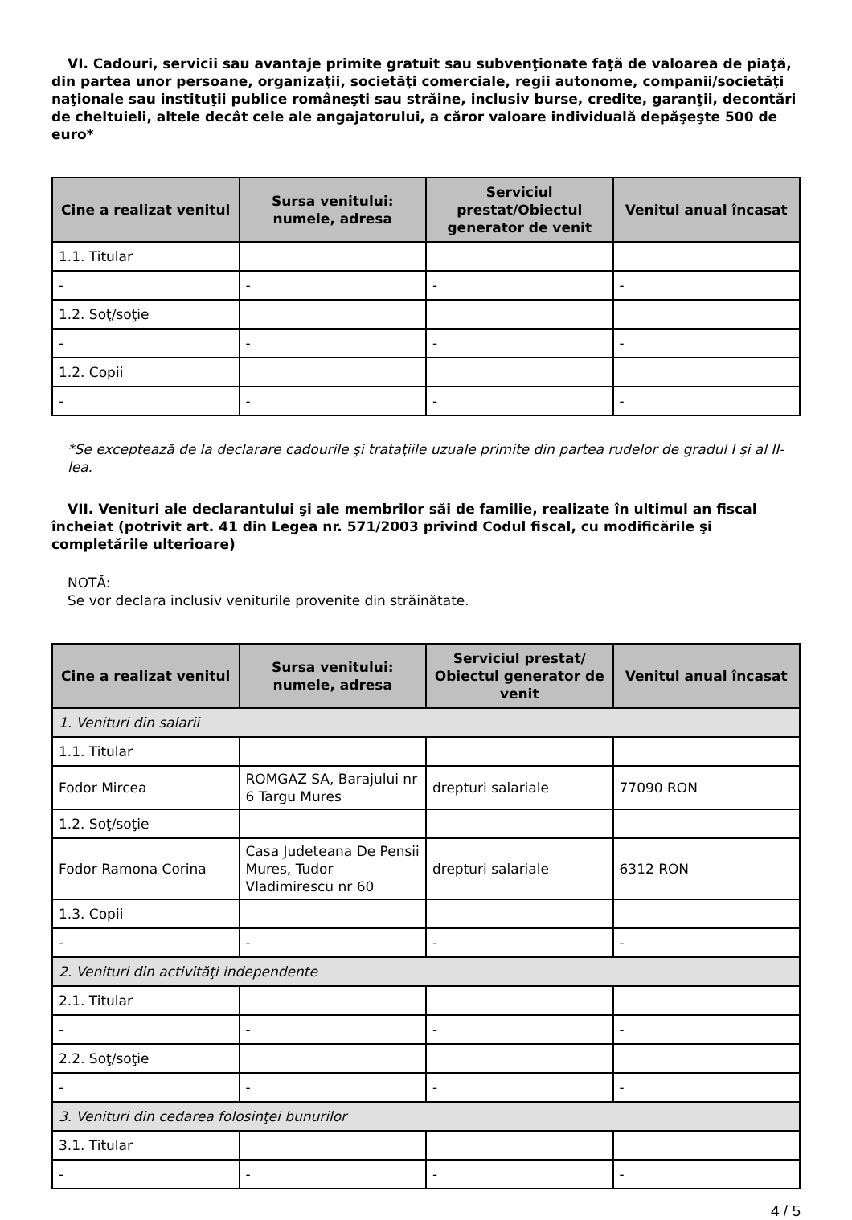VI. Cadouri, servicii sau avantaje primite gratuit sau subvenţionate faţă de valoarea de piaţă, din partea unor persoane, organizaţii, societăţi comerciale, regii autonome, companii/societăţi naţionale sau instituţii publice româneşti sau străine, inclusiv burse, credite, garanţii, decontări de cheltuieli, altele decât cele ale angajatorului, a căror valoare individuală depăşeşte 500 de euro*
| Cine a realizat venitul | Sursa venitului: numele, adresa | Serviciul prestat/Obiectul generator de venit | Venitul anual încasat |
| --- | --- | --- | --- |
| 1.1. Titular | | | |
| - | - | - | - |
| 1.2. Soţ/soţie | | | |
| - | - | - | - |
| 1.2. Copii | | | |
| - | - | - | - |
*Se exceptează de la declarare cadourile şi trataţiile uzuale primite din partea rudelor de gradul I şi al II-lea.
VII. Venituri ale declarantului şi ale membrilor săi de familie, realizate în ultimul an fiscal încheiat (potrivit art. 41 din Legea nr. 571/2003 privind Codul fiscal, cu modificările şi completările ulterioare)
NOTĂ:
Se vor declara inclusiv veniturile provenite din străinătate.
| Cine a realizat venitul | Sursa venitului: numele, adresa | Serviciul prestat/ Obiectul generator de venit | Venitul anual încasat |
| --- | --- | --- | --- |
| 1. Venituri din salarii | | | |
| 1.1. Titular | | | |
| Fodor Mircea | ROMGAZ SA, Barajului nr 6 Targu Mures | drepturi salariale | 77090 RON |
| 1.2. Soţ/soţie | | | |
| Fodor Ramona Corina | Casa Judeteana De Pensii Mures, Tudor Vladimirescu nr 60 | drepturi salariale | 6312 RON |
| 1.3. Copii | | | |
| - | - | - | - |
| 2. Venituri din activităţi independente | | | |
| 2.1. Titular | | | |
| - | - | - | - |
| 2.2. Soţ/soţie | | | |
| - | - | - | - |
| 3. Venituri din cedarea folosinţei bunurilor | | | |
| 3.1. Titular | | | |
| - | - | - | - |
4 / 5